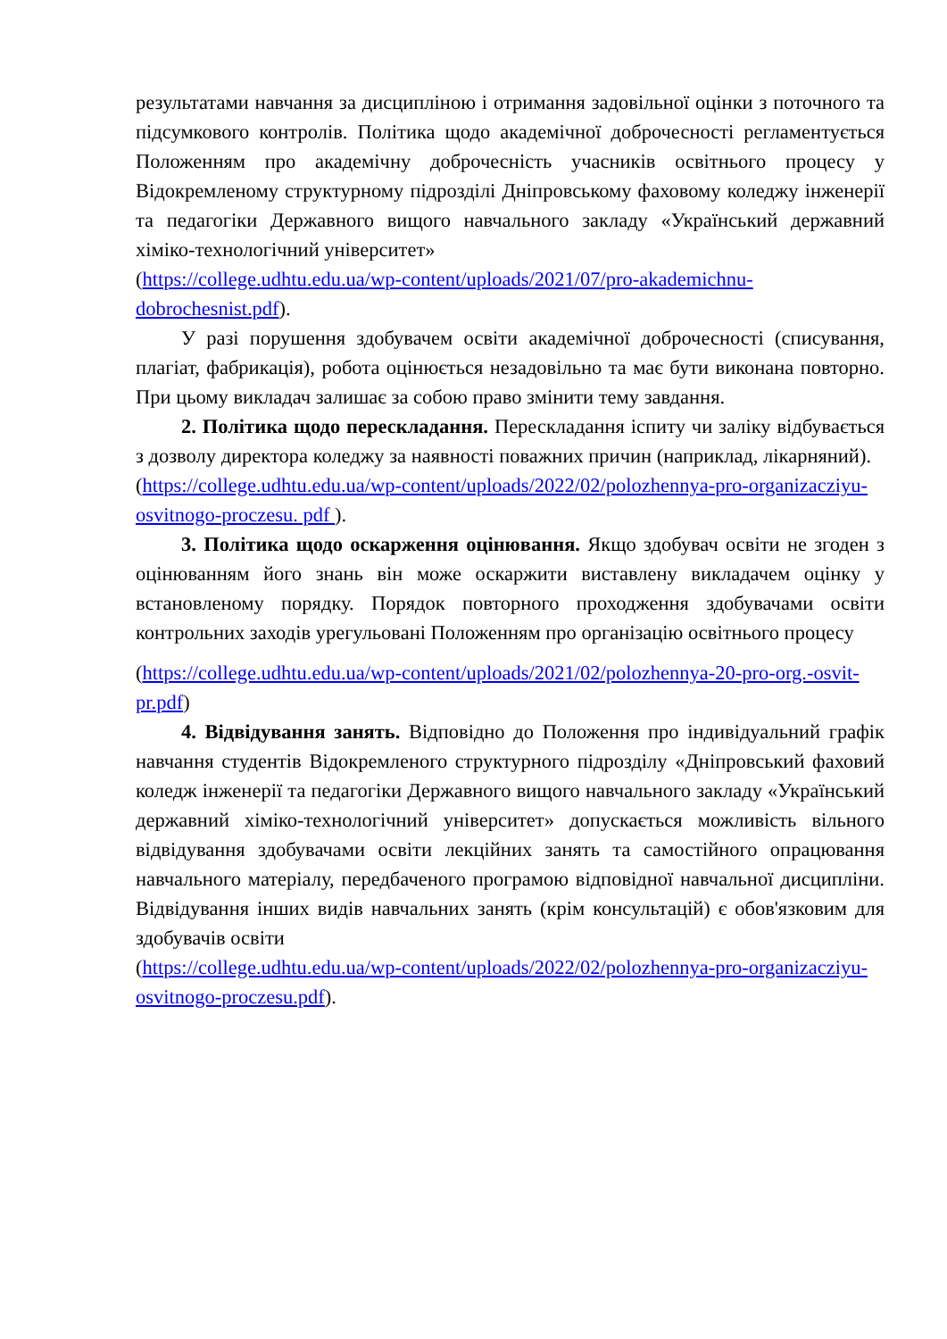результатами навчання за дисципліною і отримання задовільної оцінки з поточного та підсумкового контролів. Політика щодо академічної доброчесності регламентується Положенням про академічну доброчесність учасників освітнього процесу у Відокремленому структурному підрозділі Дніпровському фаховому коледжу інженерії та педагогіки Державного вищого навчального закладу «Український державний хіміко-технологічний університет»
(https://college.udhtu.edu.ua/wp-content/uploads/2021/07/pro-akademichnu-dobrochesnist.pdf).
У разі порушення здобувачем освіти академічної доброчесності (списування, плагіат, фабрикація), робота оцінюється незадовільно та має бути виконана повторно. При цьому викладач залишає за собою право змінити тему завдання.
2. Політика щодо перескладання. Перескладання іспиту чи заліку відбувається з дозволу директора коледжу за наявності поважних причин (наприклад, лікарняний).
(https://college.udhtu.edu.ua/wp-content/uploads/2022/02/polozhennya-pro-organizacziyu-osvitnogo-proczesu. pdf ).
3. Політика щодо оскарження оцінювання. Якщо здобувач освіти не згоден з оцінюванням його знань він може оскаржити виставлену викладачем оцінку у встановленому порядку. Порядок повторного проходження здобувачами освіти контрольних заходів урегульовані Положенням про організацію освітнього процесу
(https://college.udhtu.edu.ua/wp-content/uploads/2021/02/polozhennya-20-pro-org.-osvit-pr.pdf)
4. Відвідування занять. Відповідно до Положення про індивідуальний графік навчання студентів Відокремленого структурного підрозділу «Дніпровський фаховий коледж інженерії та педагогіки Державного вищого навчального закладу «Український державний хіміко-технологічний університет» допускається можливість вільного відвідування здобувачами освіти лекційних занять та самостійного опрацювання навчального матеріалу, передбаченого програмою відповідної навчальної дисципліни. Відвідування інших видів навчальних занять (крім консультацій) є обов'язковим для здобувачів освіти
(https://college.udhtu.edu.ua/wp-content/uploads/2022/02/polozhennya-pro-organizacziyu-osvitnogo-proczesu.pdf).